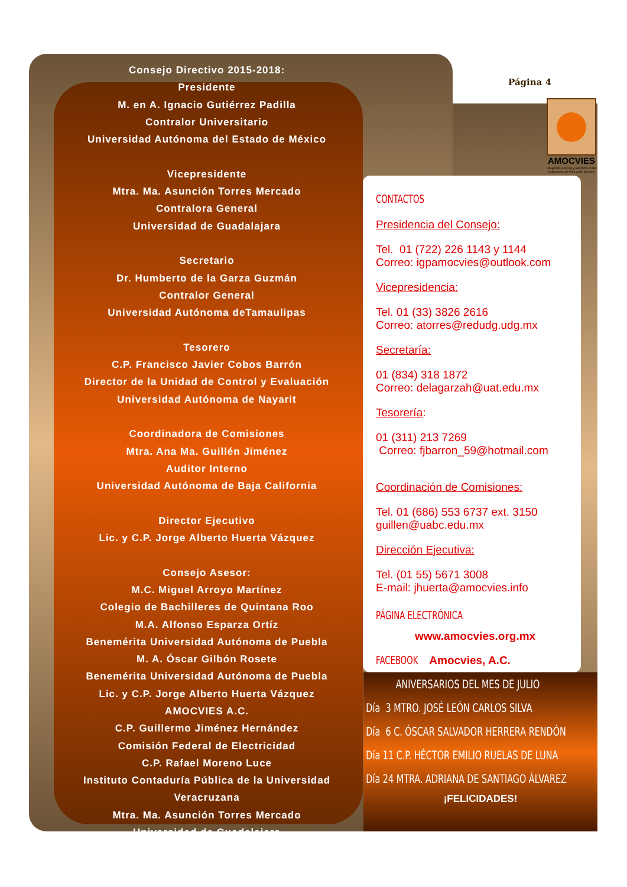Consejo Directivo 2015-2018:
Presidente
M. en A. Ignacio Gutiérrez Padilla
Contralor Universitario
Universidad Autónoma del Estado de México
Vicepresidente
Mtra. Ma. Asunción Torres Mercado
Contralora General
Universidad de Guadalajara
Secretario
Dr. Humberto de la Garza Guzmán
Contralor General
Universidad Autónoma deTamaulipas
Tesorero
C.P. Francisco Javier Cobos Barrón
Director de la Unidad de Control y Evaluación
Universidad Autónoma de Nayarit
Coordinadora de Comisiones
Mtra. Ana Ma. Guillén Jiménez
Auditor Interno
Universidad Autónoma de Baja California
Director Ejecutivo
Lic. y C.P. Jorge Alberto Huerta Vázquez
Consejo Asesor:
M.C. Miguel Arroyo Martínez
Colegio de Bachilleres de Quintana Roo
M.A. Alfonso Esparza Ortíz
Benemérita Universidad Autónoma de Puebla
M. A. Óscar Gilbón Rosete
Benemérita Universidad Autónoma de Puebla
Lic. y C.P. Jorge Alberto Huerta Vázquez
AMOCVIES A.C.
C.P. Guillermo Jiménez Hernández
Comisión Federal de Electricidad
C.P. Rafael Moreno Luce
Instituto Contaduría Pública de la Universidad Veracruzana
Mtra. Ma. Asunción Torres Mercado
Universidad de Guadalajara
Página 4
AMOCVIES
Integridad, Servicio y Beneficio en las Instituciones de Educación Superior
CONTACTOS
Presidencia del Consejo:
Tel. 01 (722) 226 1143 y 1144
Correo: igpamocvies@outlook.com
Vicepresidencia:
Tel. 01 (33) 3826 2616
Correo: atorres@redudg.udg.mx
Secretaría:
01 (834) 318 1872
Correo: delagarzah@uat.edu.mx
Tesorería:
01 (311) 213 7269
Correo: fjbarron_59@hotmail.com
Coordinación de Comisiones:
Tel. 01 (686) 553 6737 ext. 3150
guillen@uabc.edu.mx
Dirección Ejecutiva:
Tel. (01 55) 5671 3008
E-mail: jhuerta@amocvies.info
PÁGINA ELECTRÓNICA
www.amocvies.org.mx
FACEBOOK Amocvies, A.C.
ANIVERSARIOS DEL MES DE JULIO
Día 3 MTRO. JOSÉ LEÓN CARLOS SILVA
Día 6 C. ÓSCAR SALVADOR HERRERA RENDÓN
Día 11 C.P. HÉCTOR EMILIO RUELAS DE LUNA
Día 24 MTRA. ADRIANA DE SANTIAGO ÁLVAREZ
¡FELICIDADES!